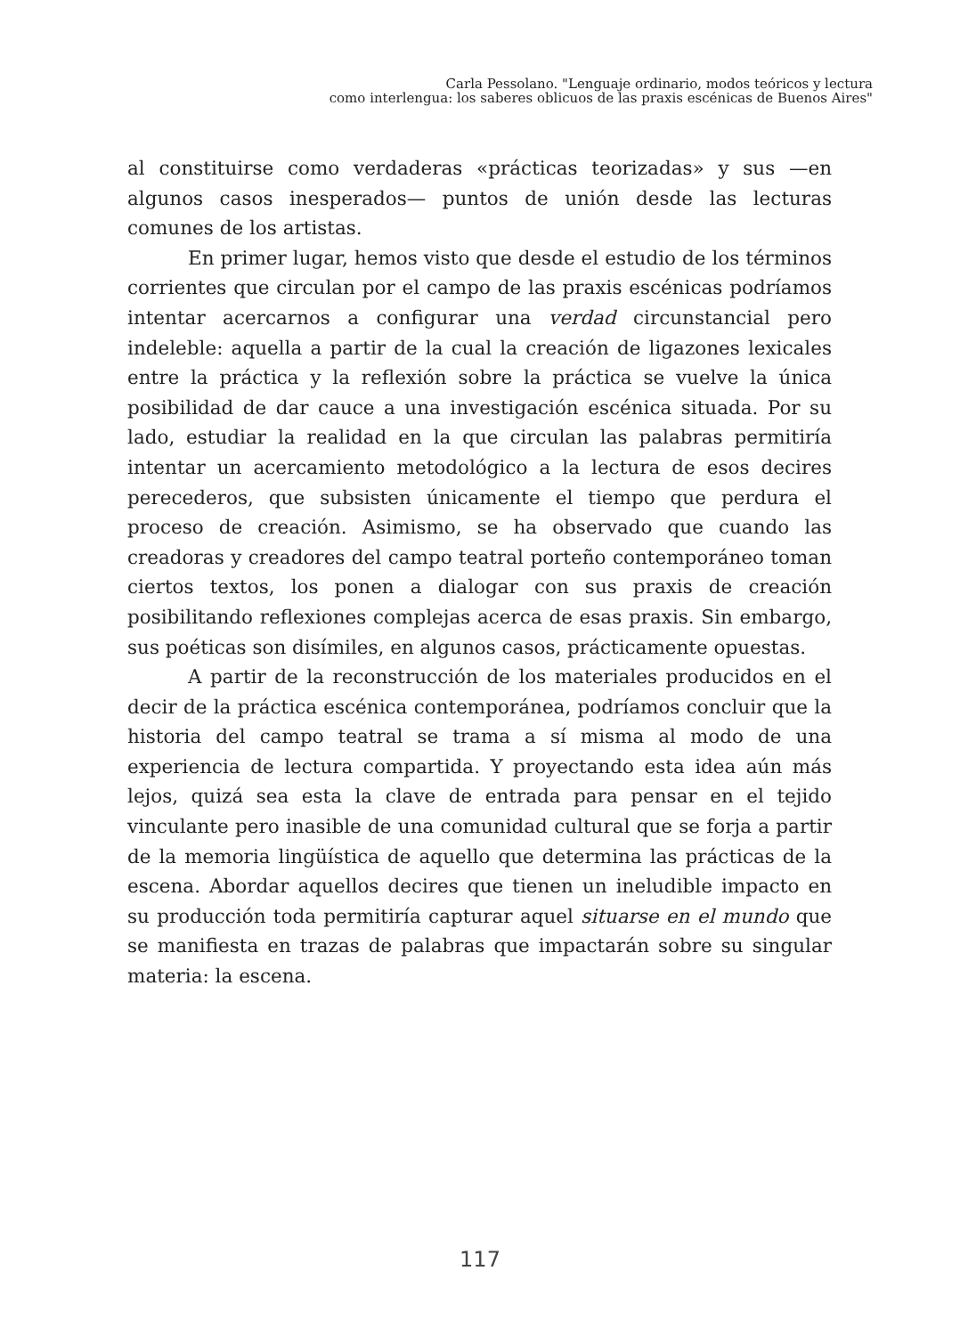Carla Pessolano. "Lenguaje ordinario, modos teóricos y lectura
como interlengua: los saberes oblicuos de las praxis escénicas de Buenos Aires"
al constituirse como verdaderas «prácticas teorizadas» y sus —en algunos casos inesperados— puntos de unión desde las lecturas comunes de los artistas.
En primer lugar, hemos visto que desde el estudio de los términos corrientes que circulan por el campo de las praxis escénicas podríamos intentar acercarnos a configurar una verdad circunstancial pero indeleble: aquella a partir de la cual la creación de ligazones lexicales entre la práctica y la reflexión sobre la práctica se vuelve la única posibilidad de dar cauce a una investigación escénica situada. Por su lado, estudiar la realidad en la que circulan las palabras permitiría intentar un acercamiento metodológico a la lectura de esos decires perecederos, que subsisten únicamente el tiempo que perdura el proceso de creación. Asimismo, se ha observado que cuando las creadoras y creadores del campo teatral porteño contemporáneo toman ciertos textos, los ponen a dialogar con sus praxis de creación posibilitando reflexiones complejas acerca de esas praxis. Sin embargo, sus poéticas son disímiles, en algunos casos, prácticamente opuestas.
A partir de la reconstrucción de los materiales producidos en el decir de la práctica escénica contemporánea, podríamos concluir que la historia del campo teatral se trama a sí misma al modo de una experiencia de lectura compartida. Y proyectando esta idea aún más lejos, quizá sea esta la clave de entrada para pensar en el tejido vinculante pero inasible de una comunidad cultural que se forja a partir de la memoria lingüística de aquello que determina las prácticas de la escena. Abordar aquellos decires que tienen un ineludible impacto en su producción toda permitiría capturar aquel situarse en el mundo que se manifiesta en trazas de palabras que impactarán sobre su singular materia: la escena.
117